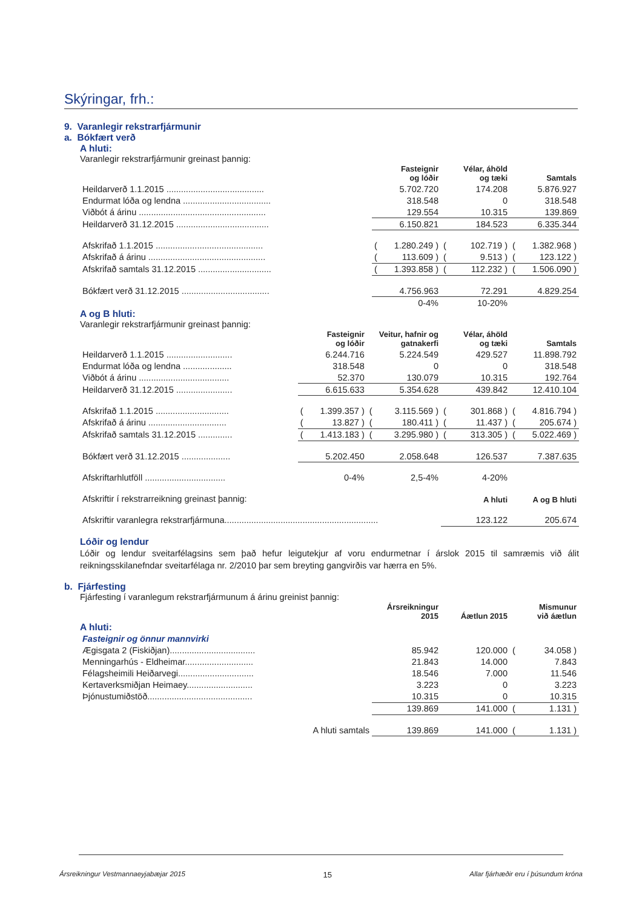Skýringar, frh.:
9. Varanlegir rekstrarfjármunir
a. Bókfært verð
A hluti:
Varanlegir rekstrarfjármunir greinast þannig:
| | | Fasteignir og lóðir | | Vélar, áhöld og tæki | | Samtals |
| --- | --- | --- | --- | --- | --- | --- |
| Heildarverð 1.1.2015 ........................................ | | 5.702.720 | | 174.208 | | 5.876.927 |
| Endurmat lóða og lendna .................................... | | 318.548 | | 0 | | 318.548 |
| Viðbót á árinu .................................................... | | 129.554 | | 10.315 | | 139.869 |
| Heildarverð 31.12.2015 ...................................... | | 6.150.821 | | 184.523 | | 6.335.344 |
| Afskrifað 1.1.2015 ............................................ | ( | 1.280.249 ) | ( | 102.719 ) | ( | 1.382.968 ) |
| Afskrifað á árinu ................................................ | ( | 113.609 ) | ( | 9.513 ) | ( | 123.122 ) |
| Afskrifað samtals 31.12.2015 .............................. | ( | 1.393.858 ) | ( | 112.232 ) | ( | 1.506.090 ) |
| Bókfært verð 31.12.2015 .................................... | | 4.756.963 | | 72.291 | | 4.829.254 |
| | | 0-4% | | 10-20% | | |
A og B hluti:
Varanlegir rekstrarfjármunir greinast þannig:
| | | Fasteignir og lóðir | | Veitur, hafnir og gatnakerfi | | Vélar, áhöld og tæki | | Samtals |
| --- | --- | --- | --- | --- | --- | --- | --- | --- |
| Heildarverð 1.1.2015 ........................... | | 6.244.716 | | 5.224.549 | | 429.527 | | 11.898.792 |
| Endurmat lóða og lendna .................... | | 318.548 | | 0 | | 0 | | 318.548 |
| Viðbót á árinu ..................................... | | 52.370 | | 130.079 | | 10.315 | | 192.764 |
| Heildarverð 31.12.2015 ....................... | | 6.615.633 | | 5.354.628 | | 439.842 | | 12.410.104 |
| Afskrifað 1.1.2015 .............................. | ( | 1.399.357 ) | ( | 3.115.569 ) | ( | 301.868 ) | ( | 4.816.794 ) |
| Afskrifað á árinu ................................ | ( | 13.827 ) | ( | 180.411 ) | ( | 11.437 ) | ( | 205.674 ) |
| Afskrifað samtals 31.12.2015 .............. | ( | 1.413.183 ) | ( | 3.295.980 ) | ( | 313.305 ) | ( | 5.022.469 ) |
| Bókfært verð 31.12.2015 .................... | | 5.202.450 | | 2.058.648 | | 126.537 | | 7.387.635 |
| Afskriftarhlutföll ................................. | | 0-4% | | 2,5-4% | | 4-20% | | |
| Afskriftir í rekstrarreikning greinast þannig: | | | | | | A hluti | | A og B hluti |
| Afskriftir varanlegra rekstrarfjármuna............................................................... | | | | | | 123.122 | | 205.674 |
Lóðir og lendur
Lóðir og lendur sveitarfélagsins sem það hefur leigutekjur af voru endurmetnar í árslok 2015 til samræmis við álit reikningsskilanefndar sveitarfélaga nr. 2/2010 þar sem breyting gangvirðis var hærra en 5%.
b. Fjárfesting
Fjárfesting í varanlegum rekstrarfjármunum á árinu greinist þannig:
| | | Ársreikningur 2015 | | Áætlun 2015 | | Mismunur við áætlun |
| --- | --- | --- | --- | --- | --- | --- |
| A hluti: | | | | | | |
| Fasteignir og önnur mannvirki | | | | | | |
| Ægisgata 2 (Fiskiðjan)................................... | | 85.942 | | 120.000 | ( | 34.058 ) |
| Menningarhús - Eldheimar............................ | | 21.843 | | 14.000 | | 7.843 |
| Félagsheimili Heiðarvegi............................... | | 18.546 | | 7.000 | | 11.546 |
| Kertaverksmiðjan Heimaey........................... | | 3.223 | | 0 | | 3.223 |
| Þjónustumiðstöð........................................... | | 10.315 | | 0 | | 10.315 |
| | | 139.869 | | 141.000 | ( | 1.131 ) |
| A hluti samtals | | 139.869 | | 141.000 | ( | 1.131 ) |
Ársreikningur Vestmannaeyjabæjar 2015 15 Allar fjárhæðir eru í þúsundum króna